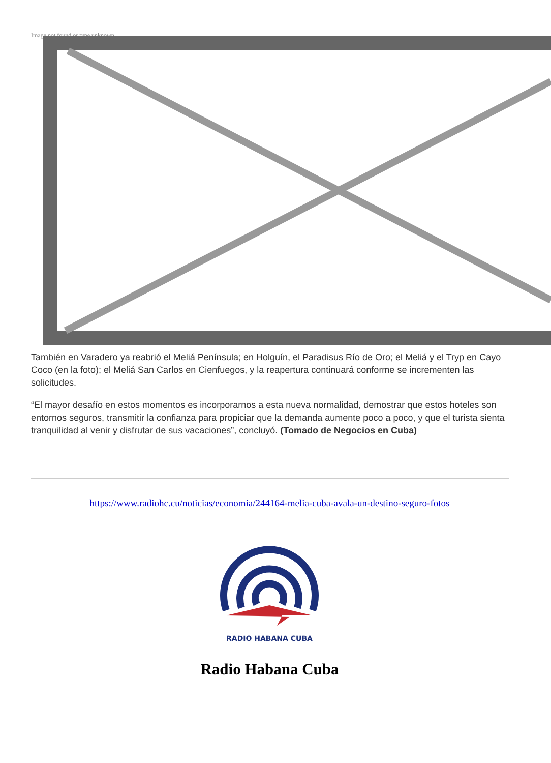Image not found or type unknown
También en Varadero ya reabrió el Meliá Península; en Holguín, el Paradisus Río de Oro; el Meliá y el Tryp en Cayo Coco (en la foto); el Meliá San Carlos en Cienfuegos, y la reapertura continuará conforme se incrementen las solicitudes.
“El mayor desafío en estos momentos es incorporarnos a esta nueva normalidad, demostrar que estos hoteles son entornos seguros, transmitir la confianza para propiciar que la demanda aumente poco a poco, y que el turista sienta tranquilidad al venir y disfrutar de sus vacaciones”, concluyó. (Tomado de Negocios en Cuba)
https://www.radiohc.cu/noticias/economia/244164-melia-cuba-avala-un-destino-seguro-fotos
RADIO HABANA CUBA
Radio Habana Cuba